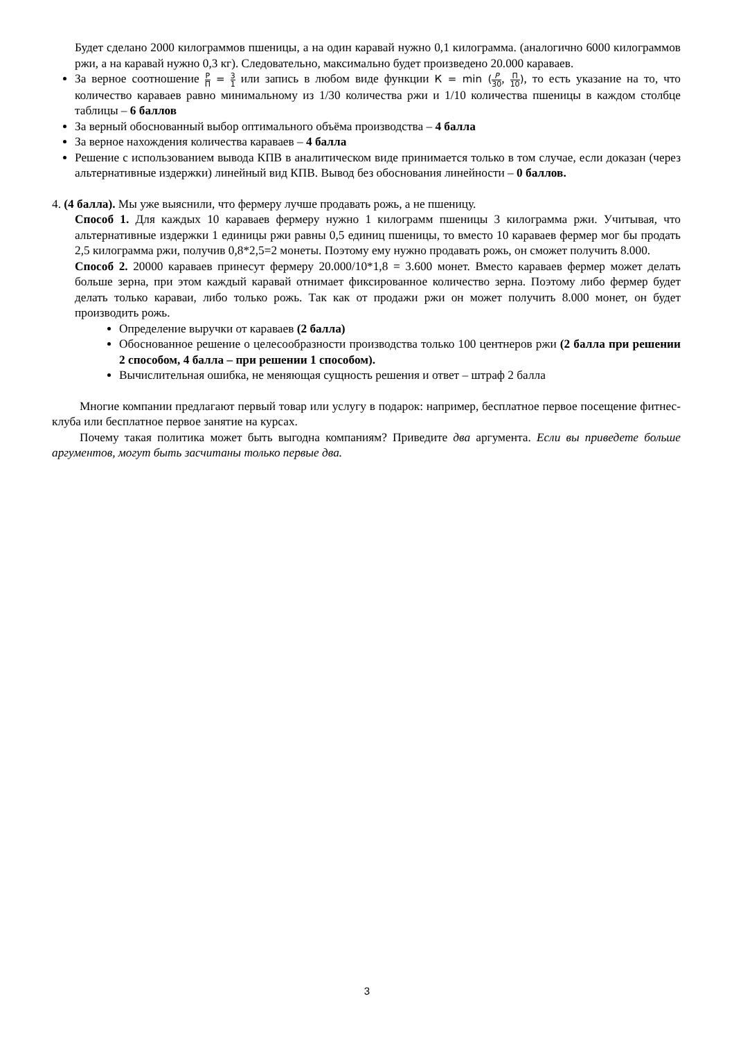Будет сделано 2000 килограммов пшеницы, а на один каравай нужно 0,1 килограмма. (аналогично 6000 килограммов ржи, а на каравай нужно 0,3 кг). Следовательно, максимально будет произведено 20.000 караваев.
За верное соотношение Р П = 3 1 или запись в любом виде функции К = min (P 30, П 10), то есть указание на то, что количество караваев равно минимальному из 1/30 количества ржи и 1/10 количества пшеницы в каждом столбце таблицы – 6 баллов
За верный обоснованный выбор оптимального объёма производства – 4 балла
За верное нахождения количества караваев – 4 балла
Решение с использованием вывода КПВ в аналитическом виде принимается только в том случае, если доказан (через альтернативные издержки) линейный вид КПВ. Вывод без обоснования линейности – 0 баллов.
4. (4 балла). Мы уже выяснили, что фермеру лучше продавать рожь, а не пшеницу.
Способ 1. Для каждых 10 караваев фермеру нужно 1 килограмм пшеницы 3 килограмма ржи. Учитывая, что альтернативные издержки 1 единицы ржи равны 0,5 единиц пшеницы, то вместо 10 караваев фермер мог бы продать 2,5 килограмма ржи, получив 0,8*2,5=2 монеты. Поэтому ему нужно продавать рожь, он сможет получить 8.000.
Способ 2. 20000 караваев принесут фермеру 20.000/10*1,8 = 3.600 монет. Вместо караваев фермер может делать больше зерна, при этом каждый каравай отнимает фиксированное количество зерна. Поэтому либо фермер будет делать только караваи, либо только рожь. Так как от продажи ржи он может получить 8.000 монет, он будет производить рожь.
Определение выручки от караваев (2 балла)
Обоснованное решение о целесообразности производства только 100 центнеров ржи (2 балла при решении 2 способом, 4 балла – при решении 1 способом).
Вычислительная ошибка, не меняющая сущность решения и ответ – штраф 2 балла
Многие компании предлагают первый товар или услугу в подарок: например, бесплатное первое посещение фитнес-клуба или бесплатное первое занятие на курсах.
Почему такая политика может быть выгодна компаниям? Приведите два аргумента. Если вы приведете больше аргументов, могут быть засчитаны только первые два.
3